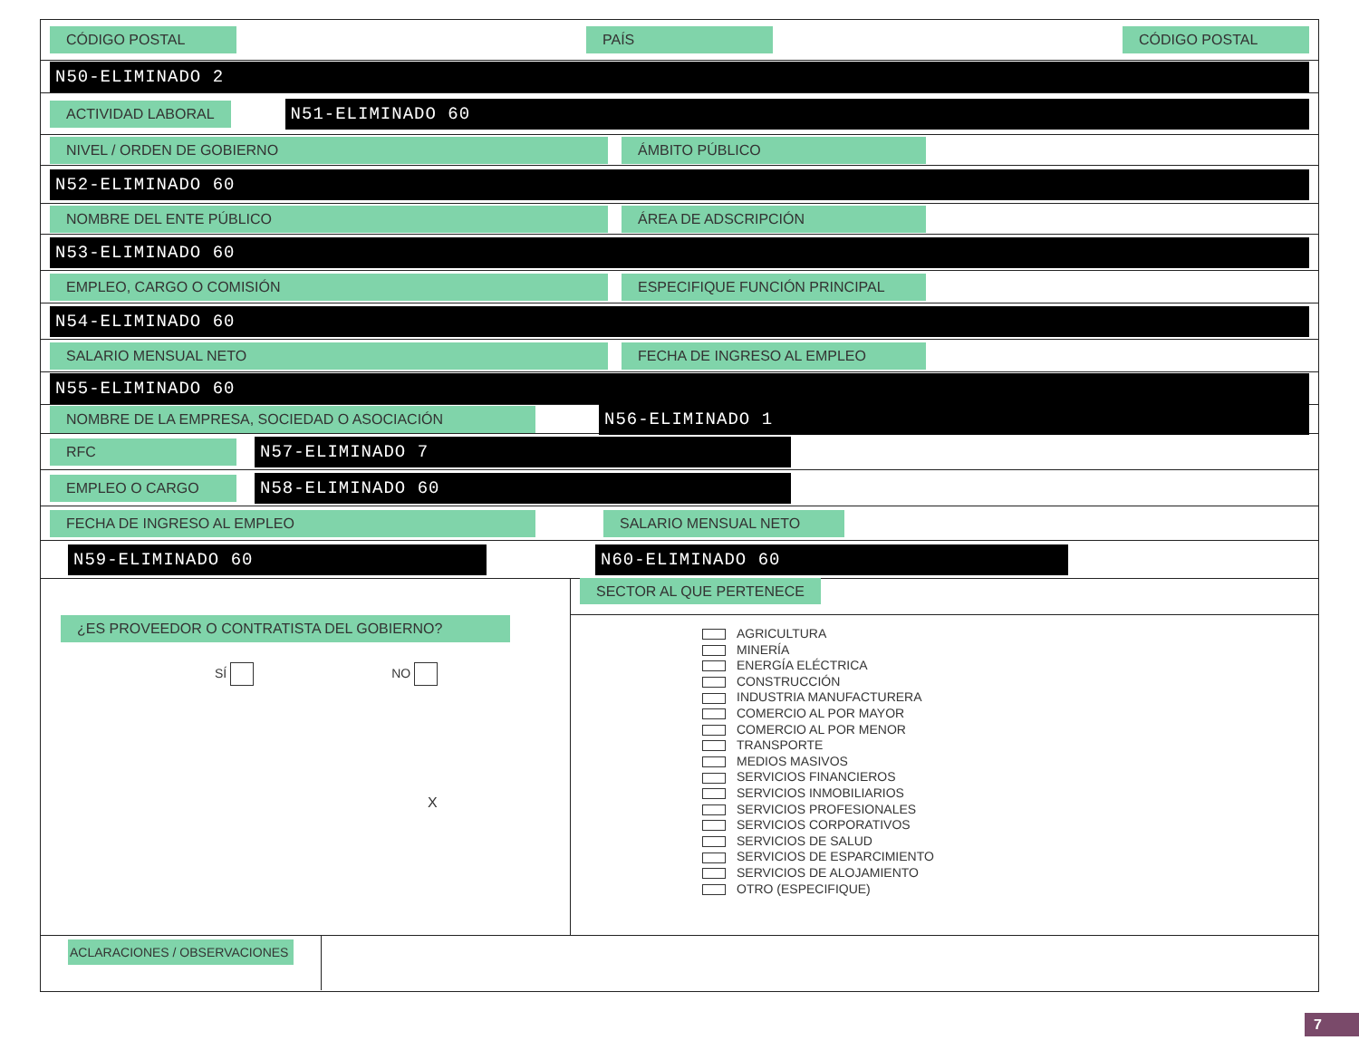CÓDIGO POSTAL PAÍS CÓDIGO POSTAL
N50-ELIMINADO 2
ACTIVIDAD LABORAL N51-ELIMINADO 60
NIVEL / ORDEN DE GOBIERNO ÁMBITO PÚBLICO
N52-ELIMINADO 60
NOMBRE DEL ENTE PÚBLICO ÁREA DE ADSCRIPCIÓN
N53-ELIMINADO 60
EMPLEO, CARGO O COMISIÓN ESPECIFIQUE FUNCIÓN PRINCIPAL
N54-ELIMINADO 60
SALARIO MENSUAL NETO FECHA DE INGRESO AL EMPLEO
N55-ELIMINADO 60
NOMBRE DE LA EMPRESA, SOCIEDAD O ASOCIACIÓN N56-ELIMINADO 1
RFC N57-ELIMINADO 7
EMPLEO O CARGO N58-ELIMINADO 60
FECHA DE INGRESO AL EMPLEO SALARIO MENSUAL NETO
N59-ELIMINADO 60 N60-ELIMINADO 60
¿ES PROVEEDOR O CONTRATISTA DEL GOBIERNO?
SÍ NO
X
SECTOR AL QUE PERTENECE
AGRICULTURA
MINERÍA
ENERGÍA ELÉCTRICA
CONSTRUCCIÓN
INDUSTRIA MANUFACTURERA
COMERCIO AL POR MAYOR
COMERCIO AL POR MENOR
TRANSPORTE
MEDIOS MASIVOS
SERVICIOS FINANCIEROS
SERVICIOS INMOBILIARIOS
SERVICIOS PROFESIONALES
SERVICIOS CORPORATIVOS
SERVICIOS DE SALUD
SERVICIOS DE ESPARCIMIENTO
SERVICIOS DE ALOJAMIENTO
OTRO (ESPECIFIQUE)
ACLARACIONES / OBSERVACIONES
7